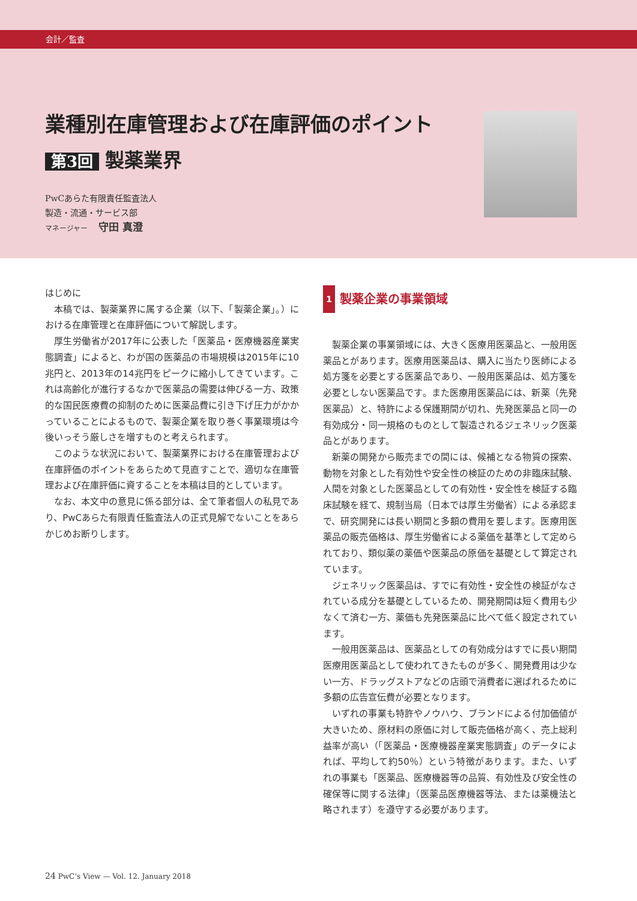会計／監査
業種別在庫管理および在庫評価のポイント
第3回 製薬業界
PwCあらた有限責任監査法人
製造・流通・サービス部
マネージャー　 守田 真澄
はじめに
本稿では、製薬業界に属する企業（以下、「製薬企業」。）における在庫管理と在庫評価について解説します。
厚生労働省が2017年に公表した「医薬品・医療機器産業実態調査」によると、わが国の医薬品の市場規模は2015年に10兆円と、2013年の14兆円をピークに縮小してきています。これは高齢化が進行するなかで医薬品の需要は伸びる一方、政策的な国民医療費の抑制のために医薬品費に引き下げ圧力がかかっていることによるもので、製薬企業を取り巻く事業環境は今後いっそう厳しさを増すものと考えられます。
このような状況において、製薬業界における在庫管理および在庫評価のポイントをあらためて見直すことで、適切な在庫管理および在庫評価に資することを本稿は目的としています。
なお、本文中の意見に係る部分は、全て筆者個人の私見であり、PwCあらた有限責任監査法人の正式見解でないことをあらかじめお断りします。
1 製薬企業の事業領域
製薬企業の事業領域には、大きく医療用医薬品と、一般用医薬品とがあります。医療用医薬品は、購入に当たり医師による処方箋を必要とする医薬品であり、一般用医薬品は、処方箋を必要としない医薬品です。また医療用医薬品には、新薬（先発医薬品）と、特許による保護期間が切れ、先発医薬品と同一の有効成分・同一規格のものとして製造されるジェネリック医薬品とがあります。
新薬の開発から販売までの間には、候補となる物質の探索、動物を対象とした有効性や安全性の検証のための非臨床試験、人間を対象とした医薬品としての有効性・安全性を検証する臨床試験を経て、規制当局（日本では厚生労働省）による承認まで、研究開発には長い期間と多額の費用を要します。医療用医薬品の販売価格は、厚生労働省による薬価を基準として定められており、類似薬の薬価や医薬品の原価を基礎として算定されています。
ジェネリック医薬品は、すでに有効性・安全性の検証がなされている成分を基礎としているため、開発期間は短く費用も少なくて済む一方、薬価も先発医薬品に比べて低く設定されています。
一般用医薬品は、医薬品としての有効成分はすでに長い期間医療用医薬品として使われてきたものが多く、開発費用は少ない一方、ドラッグストアなどの店頭で消費者に選ばれるために多額の広告宣伝費が必要となります。
いずれの事業も特許やノウハウ、ブランドによる付加価値が大きいため、原材料の原価に対して販売価格が高く、売上総利益率が高い（「医薬品・医療機器産業実態調査」のデータによれば、平均して約50％）という特徴があります。また、いずれの事業も「医薬品、医療機器等の品質、有効性及び安全性の確保等に関する法律」（医薬品医療機器等法、または薬機法と略されます）を遵守する必要があります。
24 PwC’s View — Vol. 12. January 2018